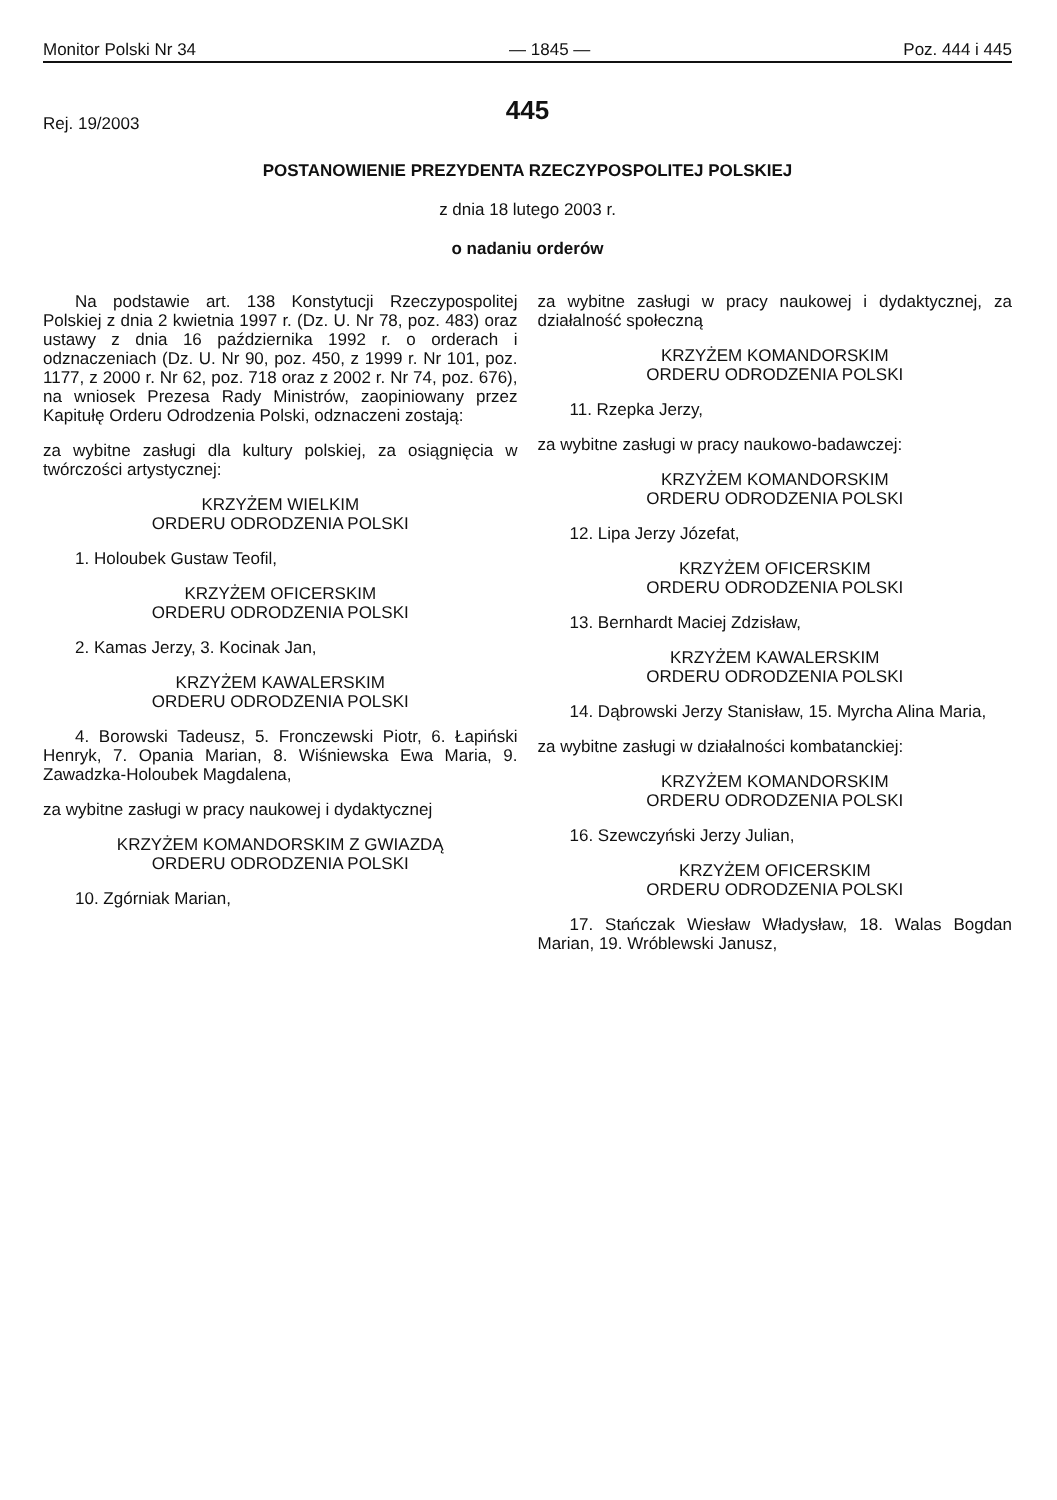Monitor Polski Nr 34 — 1845 — Poz. 444 i 445
445
Rej. 19/2003
POSTANOWIENIE PREZYDENTA RZECZYPOSPOLITEJ POLSKIEJ
z dnia 18 lutego 2003 r.
o nadaniu orderów
Na podstawie art. 138 Konstytucji Rzeczypospolitej Polskiej z dnia 2 kwietnia 1997 r. (Dz. U. Nr 78, poz. 483) oraz ustawy z dnia 16 października 1992 r. o orderach i odznaczeniach (Dz. U. Nr 90, poz. 450, z 1999 r. Nr 101, poz. 1177, z 2000 r. Nr 62, poz. 718 oraz z 2002 r. Nr 74, poz. 676), na wniosek Prezesa Rady Ministrów, zaopiniowany przez Kapitułę Orderu Odrodzenia Polski, odznaczeni zostają:
za wybitne zasługi dla kultury polskiej, za osiągnięcia w twórczości artystycznej:
KRZYŻEM WIELKIM
ORDERU ODRODZENIA POLSKI
1. Holoubek Gustaw Teofil,
KRZYŻEM OFICERSKIM
ORDERU ODRODZENIA POLSKI
2. Kamas Jerzy, 3. Kocinak Jan,
KRZYŻEM KAWALERSKIM
ORDERU ODRODZENIA POLSKI
4. Borowski Tadeusz, 5. Fronczewski Piotr, 6. Łapiński Henryk, 7. Opania Marian, 8. Wiśniewska Ewa Maria, 9. Zawadzka-Holoubek Magdalena,
za wybitne zasługi w pracy naukowej i dydaktycznej
KRZYŻEM KOMANDORSKIM Z GWIAZDĄ
ORDERU ODRODZENIA POLSKI
10. Zgórniak Marian,
za wybitne zasługi w pracy naukowej i dydaktycznej, za działalność społeczną
KRZYŻEM KOMANDORSKIM
ORDERU ODRODZENIA POLSKI
11. Rzepka Jerzy,
za wybitne zasługi w pracy naukowo-badawczej:
KRZYŻEM KOMANDORSKIM
ORDERU ODRODZENIA POLSKI
12. Lipa Jerzy Józefat,
KRZYŻEM OFICERSKIM
ORDERU ODRODZENIA POLSKI
13. Bernhardt Maciej Zdzisław,
KRZYŻEM KAWALERSKIM
ORDERU ODRODZENIA POLSKI
14. Dąbrowski Jerzy Stanisław, 15. Myrcha Alina Maria,
za wybitne zasługi w działalności kombatanckiej:
KRZYŻEM KOMANDORSKIM
ORDERU ODRODZENIA POLSKI
16. Szewczyński Jerzy Julian,
KRZYŻEM OFICERSKIM
ORDERU ODRODZENIA POLSKI
17. Stańczak Wiesław Władysław, 18. Walas Bogdan Marian, 19. Wróblewski Janusz,